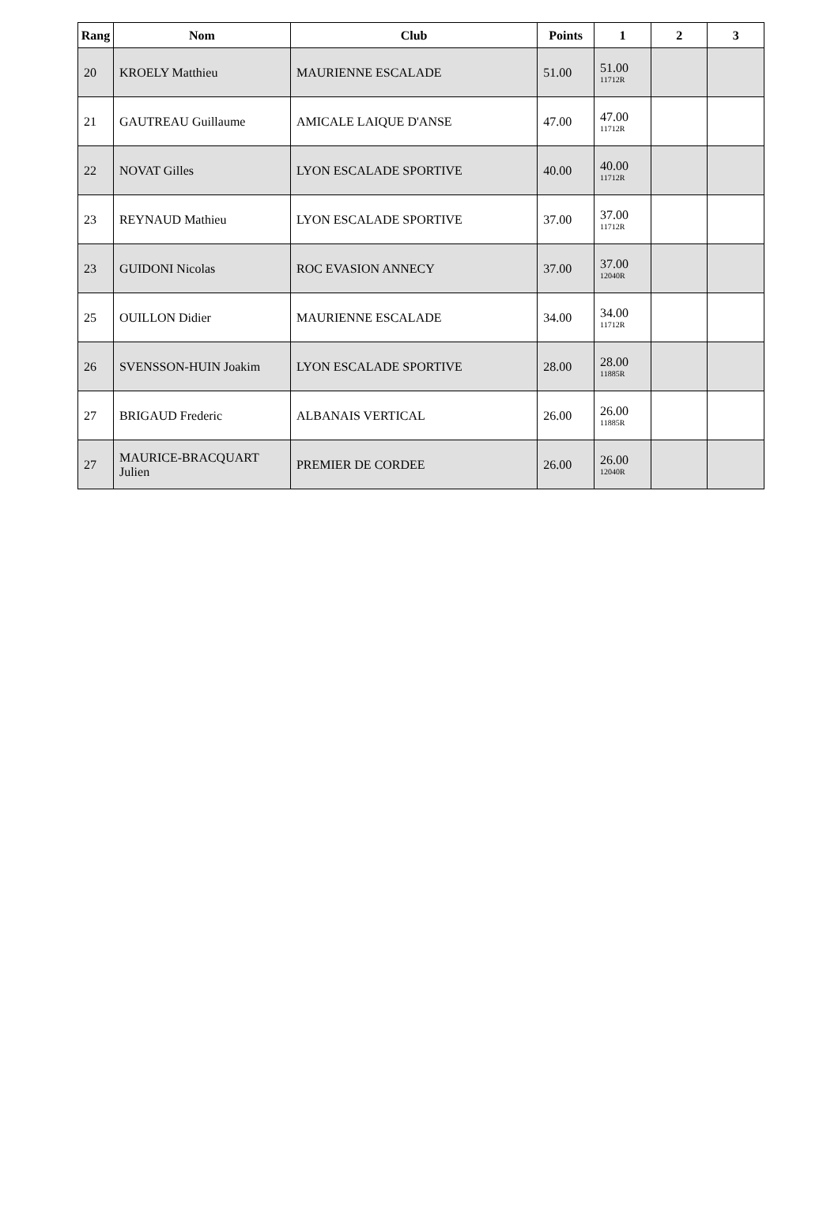| Rang | Nom | Club | Points | 1 | 2 | 3 |
| --- | --- | --- | --- | --- | --- | --- |
| 20 | KROELY Matthieu | MAURIENNE ESCALADE | 51.00 | 51.00 11712R | | |
| 21 | GAUTREAU Guillaume | AMICALE LAIQUE D'ANSE | 47.00 | 47.00 11712R | | |
| 22 | NOVAT Gilles | LYON ESCALADE SPORTIVE | 40.00 | 40.00 11712R | | |
| 23 | REYNAUD Mathieu | LYON ESCALADE SPORTIVE | 37.00 | 37.00 11712R | | |
| 23 | GUIDONI Nicolas | ROC EVASION ANNECY | 37.00 | 37.00 12040R | | |
| 25 | OUILLON Didier | MAURIENNE ESCALADE | 34.00 | 34.00 11712R | | |
| 26 | SVENSSON-HUIN Joakim | LYON ESCALADE SPORTIVE | 28.00 | 28.00 11885R | | |
| 27 | BRIGAUD Frederic | ALBANAIS VERTICAL | 26.00 | 26.00 11885R | | |
| 27 | MAURICE-BRACQUART Julien | PREMIER DE CORDEE | 26.00 | 26.00 12040R | | |